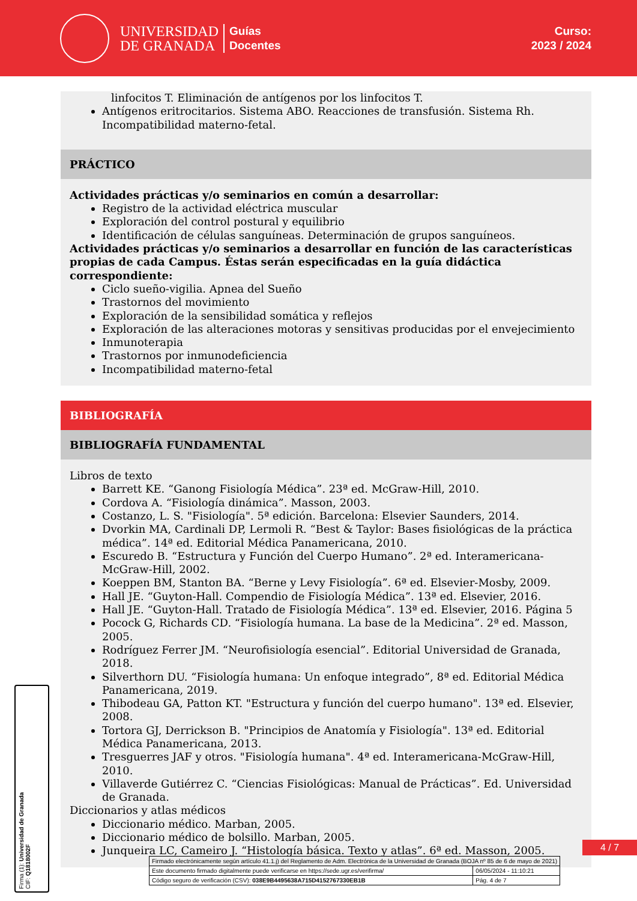UNIVERSIDAD
DE GRANADA
Guías
Docentes
Curso:
2023 / 2024
linfocitos T. Eliminación de antígenos por los linfocitos T.
Antígenos eritrocitarios. Sistema ABO. Reacciones de transfusión. Sistema Rh. Incompatibilidad materno-fetal.
PRÁCTICO
Actividades prácticas y/o seminarios en común a desarrollar:
Registro de la actividad eléctrica muscular
Exploración del control postural y equilibrio
Identificación de células sanguíneas. Determinación de grupos sanguíneos.
Actividades prácticas y/o seminarios a desarrollar en función de las características propias de cada Campus. Éstas serán especificadas en la guía didáctica correspondiente:
Ciclo sueño-vigilia. Apnea del Sueño
Trastornos del movimiento
Exploración de la sensibilidad somática y reflejos
Exploración de las alteraciones motoras y sensitivas producidas por el envejecimiento
Inmunoterapia
Trastornos por inmunodeficiencia
Incompatibilidad materno-fetal
BIBLIOGRAFÍA
BIBLIOGRAFÍA FUNDAMENTAL
Libros de texto
Barrett KE. “Ganong Fisiología Médica”. 23ª ed. McGraw-Hill, 2010.
Cordova A. “Fisiología dinámica”. Masson, 2003.
Costanzo, L. S. "Fisiología". 5ª edición. Barcelona: Elsevier Saunders, 2014.
Dvorkin MA, Cardinali DP, Lermoli R. “Best & Taylor: Bases fisiológicas de la práctica médica”. 14ª ed. Editorial Médica Panamericana, 2010.
Escuredo B. “Estructura y Función del Cuerpo Humano”. 2ª ed. Interamericana- McGraw-Hill, 2002.
Koeppen BM, Stanton BA. “Berne y Levy Fisiología”. 6ª ed. Elsevier-Mosby, 2009.
Hall JE. “Guyton-Hall. Compendio de Fisiología Médica”. 13ª ed. Elsevier, 2016.
Hall JE. “Guyton-Hall. Tratado de Fisiología Médica”. 13ª ed. Elsevier, 2016. Página 5
Pocock G, Richards CD. “Fisiología humana. La base de la Medicina”. 2ª ed. Masson, 2005.
Rodríguez Ferrer JM. “Neurofisiología esencial”. Editorial Universidad de Granada, 2018.
Silverthorn DU. “Fisiología humana: Un enfoque integrado”, 8ª ed. Editorial Médica Panamericana, 2019.
Thibodeau GA, Patton KT. "Estructura y función del cuerpo humano". 13ª ed. Elsevier, 2008.
Tortora GJ, Derrickson B. "Principios de Anatomía y Fisiología". 13ª ed. Editorial Médica Panamericana, 2013.
Tresguerres JAF y otros. "Fisiología humana". 4ª ed. Interamericana-McGraw-Hill, 2010.
Villaverde Gutiérrez C. “Ciencias Fisiológicas: Manual de Prácticas”. Ed. Universidad de Granada.
Diccionarios y atlas médicos
Diccionario médico. Marban, 2005.
Diccionario médico de bolsillo. Marban, 2005.
Junqueira LC, Cameiro J. “Histología básica. Texto y atlas”. 6ª ed. Masson, 2005.
4 / 7
Firma (1): Universidad de Granada
CIF: Q1818002F
| Firmado electrónicamente según artículo 41.1.j) del Reglamento de Adm. Electrónica de la Universidad de Granada (BOJA nº 85 de 6 de mayo de 2021) | |
| Este documento firmado digitalmente puede verificarse en https://sede.ugr.es/verifirma/ | 06/05/2024 - 11:10:21 |
| Código seguro de verificación (CSV): 038E9B4495638A715D4152767330EB1B | Pág. 4 de 7 |